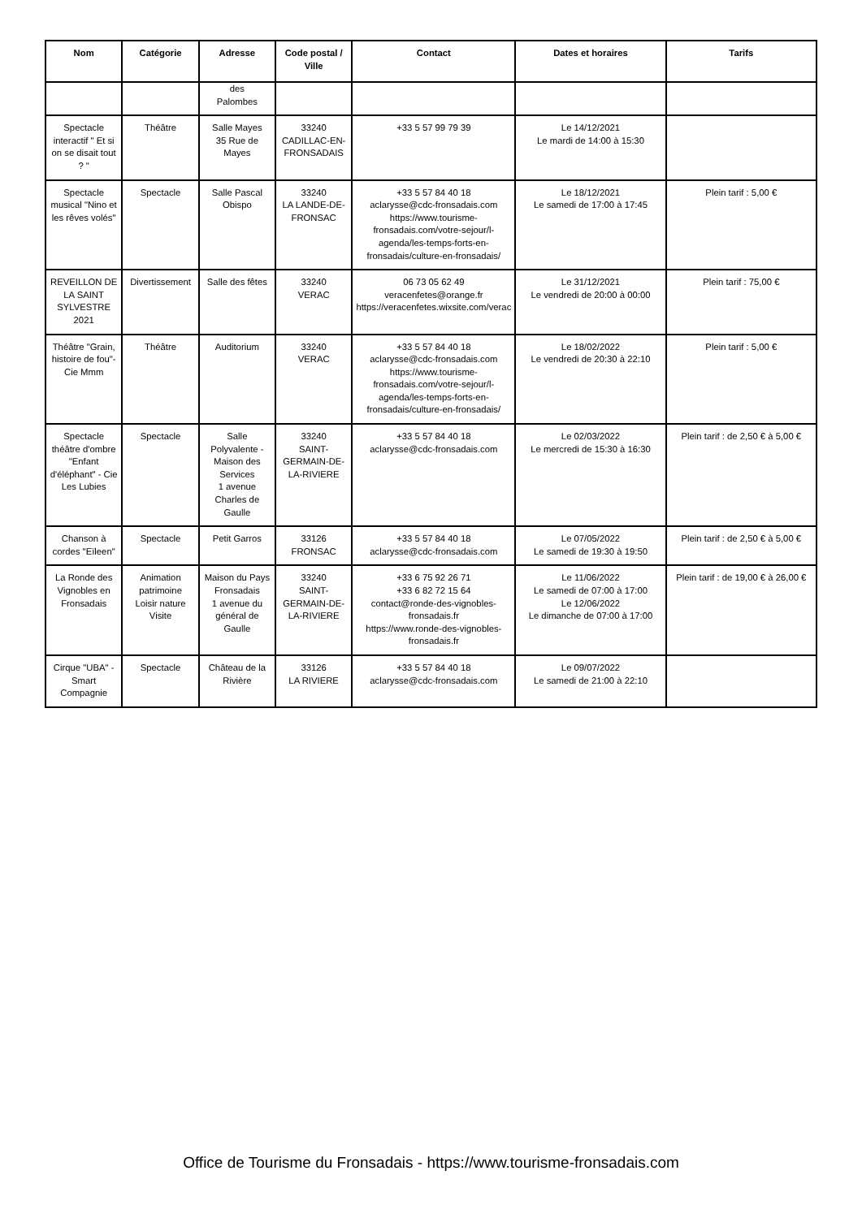| Nom | Catégorie | Adresse | Code postal / Ville | Contact | Dates et horaires | Tarifs |
| --- | --- | --- | --- | --- | --- | --- |
| | | des Palombes | | | | |
| Spectacle interactif " Et si on se disait tout ? " | Théâtre | Salle Mayes 35 Rue de Mayes | 33240 CADILLAC-EN-FRONSADAIS | +33 5 57 99 79 39 | Le 14/12/2021 Le mardi de 14:00 à 15:30 | |
| Spectacle musical "Nino et les rêves volés" | Spectacle | Salle Pascal Obispo | 33240 LA LANDE-DE-FRONSAC | +33 5 57 84 40 18 aclarysse@cdc-fronsadais.com https://www.tourisme-fronsadais.com/votre-sejour/l-agenda/les-temps-forts-en-fronsadais/culture-en-fronsadais/ | Le 18/12/2021 Le samedi de 17:00 à 17:45 | Plein tarif : 5,00 € |
| REVEILLON DE LA SAINT SYLVESTRE 2021 | Divertissement | Salle des fêtes | 33240 VERAC | 06 73 05 62 49 veracenfetes@orange.fr https://veracenfetes.wixsite.com/verac | Le 31/12/2021 Le vendredi de 20:00 à 00:00 | Plein tarif : 75,00 € |
| Théâtre "Grain, histoire de fou"- Cie Mmm | Théâtre | Auditorium | 33240 VERAC | +33 5 57 84 40 18 aclarysse@cdc-fronsadais.com https://www.tourisme-fronsadais.com/votre-sejour/l-agenda/les-temps-forts-en-fronsadais/culture-en-fronsadais/ | Le 18/02/2022 Le vendredi de 20:30 à 22:10 | Plein tarif : 5,00 € |
| Spectacle théâtre d'ombre "Enfant d'éléphant" - Cie Les Lubies | Spectacle | Salle Polyvalente - Maison des Services 1 avenue Charles de Gaulle | 33240 SAINT-GERMAIN-DE-LA-RIVIERE | +33 5 57 84 40 18 aclarysse@cdc-fronsadais.com | Le 02/03/2022 Le mercredi de 15:30 à 16:30 | Plein tarif : de 2,50 € à 5,00 € |
| Chanson à cordes "Eïleen" | Spectacle | Petit Garros | 33126 FRONSAC | +33 5 57 84 40 18 aclarysse@cdc-fronsadais.com | Le 07/05/2022 Le samedi de 19:30 à 19:50 | Plein tarif : de 2,50 € à 5,00 € |
| La Ronde des Vignobles en Fronsadais | Animation patrimoine Loisir nature Visite | Maison du Pays Fronsadais 1 avenue du général de Gaulle | 33240 SAINT-GERMAIN-DE-LA-RIVIERE | +33 6 75 92 26 71 +33 6 82 72 15 64 contact@ronde-des-vignobles-fronsadais.fr https://www.ronde-des-vignobles-fronsadais.fr | Le 11/06/2022 Le samedi de 07:00 à 17:00 Le 12/06/2022 Le dimanche de 07:00 à 17:00 | Plein tarif : de 19,00 € à 26,00 € |
| Cirque "UBA" - Smart Compagnie | Spectacle | Château de la Rivière | 33126 LA RIVIERE | +33 5 57 84 40 18 aclarysse@cdc-fronsadais.com | Le 09/07/2022 Le samedi de 21:00 à 22:10 | |
Office de Tourisme du Fronsadais - https://www.tourisme-fronsadais.com